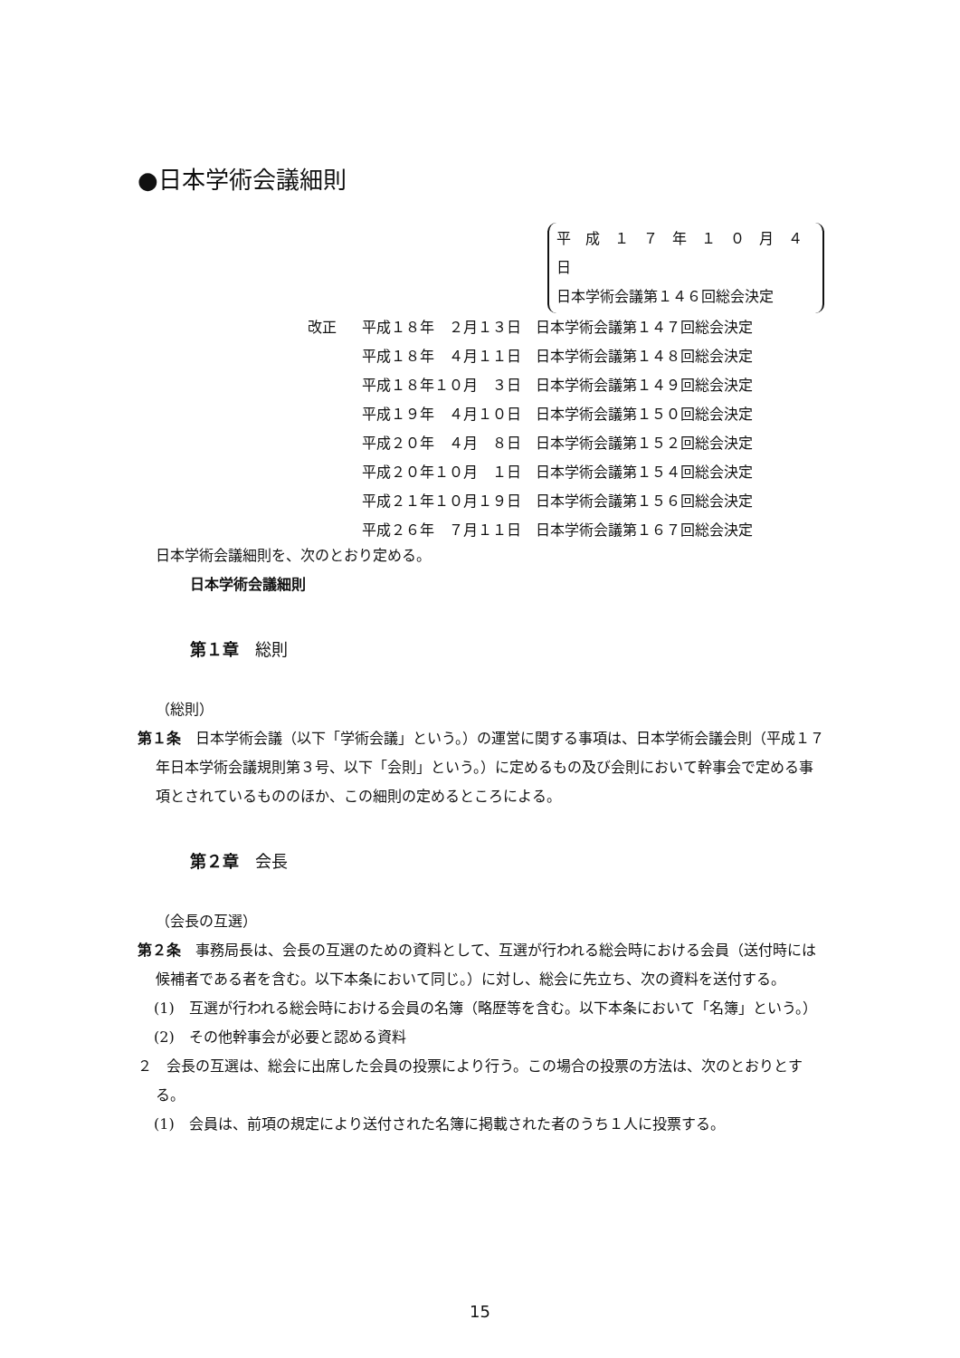●日本学術会議細則
平　成　１　７　年　１　０　月　４　日
日本学術会議第１４６回総会決定
改正 平成１８年　２月１３日　日本学術会議第１４７回総会決定
平成１８年　４月１１日　日本学術会議第１４８回総会決定
平成１８年１０月　３日　日本学術会議第１４９回総会決定
平成１９年　４月１０日　日本学術会議第１５０回総会決定
平成２０年　４月　８日　日本学術会議第１５２回総会決定
平成２０年１０月　１日　日本学術会議第１５４回総会決定
平成２１年１０月１９日　日本学術会議第１５６回総会決定
平成２６年　７月１１日　日本学術会議第１６７回総会決定
日本学術会議細則を、次のとおり定める。
日本学術会議細則
第１章　総則
（総則）
第１条　日本学術会議（以下「学術会議」という。）の運営に関する事項は、日本学術会議会則（平成１７年日本学術会議規則第３号、以下「会則」という。）に定めるもの及び会則において幹事会で定める事項とされているもののほか、この細則の定めるところによる。
第２章　会長
（会長の互選）
第２条　事務局長は、会長の互選のための資料として、互選が行われる総会時における会員（送付時には候補者である者を含む。以下本条において同じ。）に対し、総会に先立ち、次の資料を送付する。
(1)　互選が行われる総会時における会員の名簿（略歴等を含む。以下本条において「名簿」という。）
(2)　その他幹事会が必要と認める資料
２　会長の互選は、総会に出席した会員の投票により行う。この場合の投票の方法は、次のとおりとする。
(1)　会員は、前項の規定により送付された名簿に掲載された者のうち１人に投票する。
15